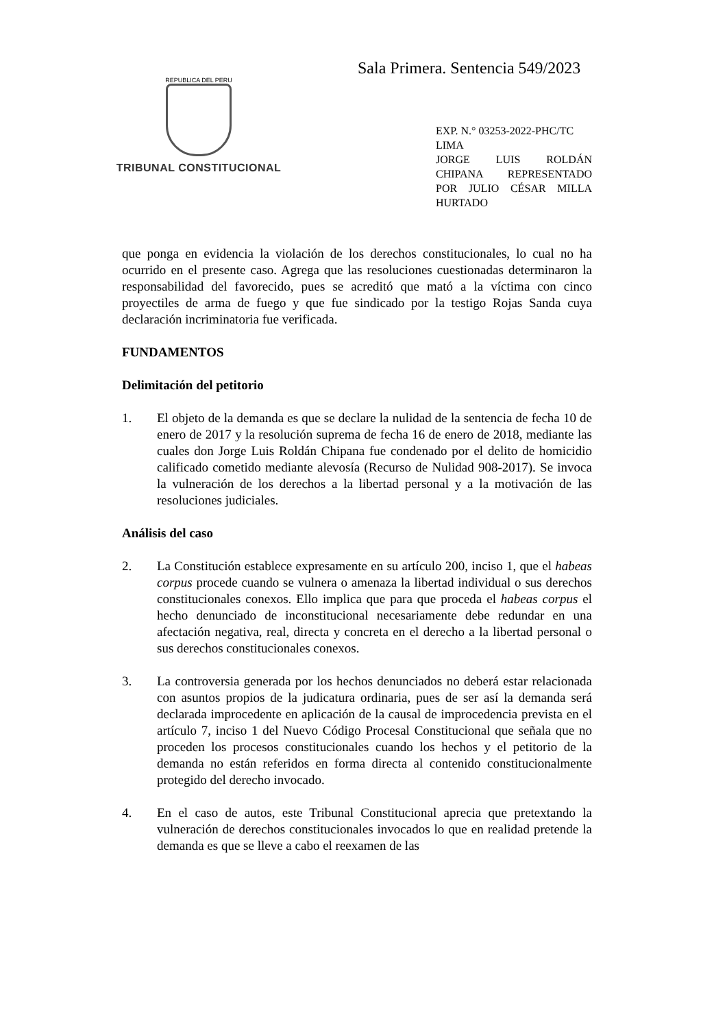Sala Primera. Sentencia 549/2023
REPUBLICA DEL PERU
TRIBUNAL CONSTITUCIONAL
EXP. N.° 03253-2022-PHC/TC
LIMA
JORGE LUIS ROLDÁN CHIPANA REPRESENTADO POR JULIO CÉSAR MILLA HURTADO
que ponga en evidencia la violación de los derechos constitucionales, lo cual no ha ocurrido en el presente caso. Agrega que las resoluciones cuestionadas determinaron la responsabilidad del favorecido, pues se acreditó que mató a la víctima con cinco proyectiles de arma de fuego y que fue sindicado por la testigo Rojas Sanda cuya declaración incriminatoria fue verificada.
FUNDAMENTOS
Delimitación del petitorio
1. El objeto de la demanda es que se declare la nulidad de la sentencia de fecha 10 de enero de 2017 y la resolución suprema de fecha 16 de enero de 2018, mediante las cuales don Jorge Luis Roldán Chipana fue condenado por el delito de homicidio calificado cometido mediante alevosía (Recurso de Nulidad 908-2017). Se invoca la vulneración de los derechos a la libertad personal y a la motivación de las resoluciones judiciales.
Análisis del caso
2. La Constitución establece expresamente en su artículo 200, inciso 1, que el habeas corpus procede cuando se vulnera o amenaza la libertad individual o sus derechos constitucionales conexos. Ello implica que para que proceda el habeas corpus el hecho denunciado de inconstitucional necesariamente debe redundar en una afectación negativa, real, directa y concreta en el derecho a la libertad personal o sus derechos constitucionales conexos.
3. La controversia generada por los hechos denunciados no deberá estar relacionada con asuntos propios de la judicatura ordinaria, pues de ser así la demanda será declarada improcedente en aplicación de la causal de improcedencia prevista en el artículo 7, inciso 1 del Nuevo Código Procesal Constitucional que señala que no proceden los procesos constitucionales cuando los hechos y el petitorio de la demanda no están referidos en forma directa al contenido constitucionalmente protegido del derecho invocado.
4. En el caso de autos, este Tribunal Constitucional aprecia que pretextando la vulneración de derechos constitucionales invocados lo que en realidad pretende la demanda es que se lleve a cabo el reexamen de las